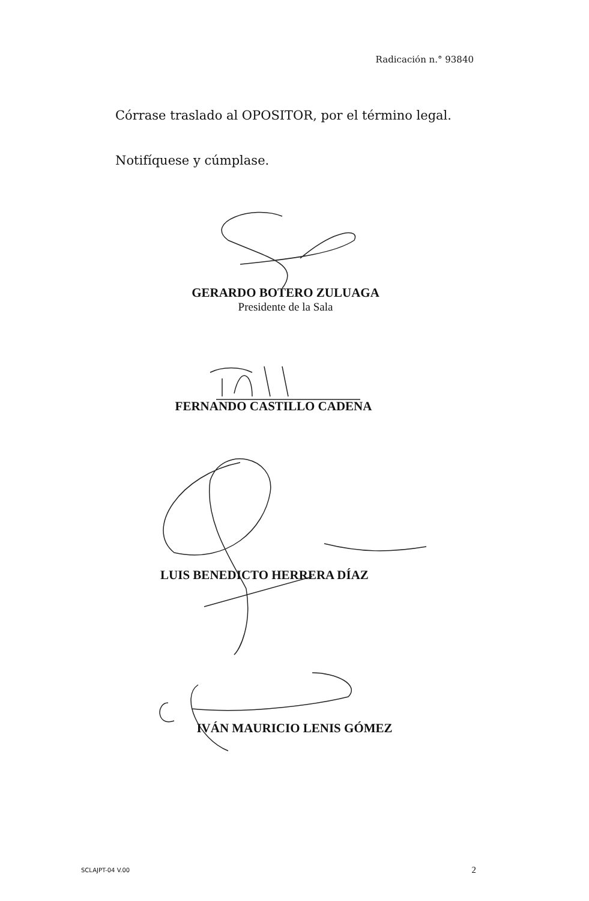Radicación n.° 93840
Córrase traslado al OPOSITOR, por el término legal.
Notifíquese y cúmplase.
GERARDO BOTERO ZULUAGA
Presidente de la Sala
FERNANDO CASTILLO CADENA
LUIS BENEDICTO HERRERA DÍAZ
IVÁN MAURICIO LENIS GÓMEZ
SCLAJPT-04 V.00 2